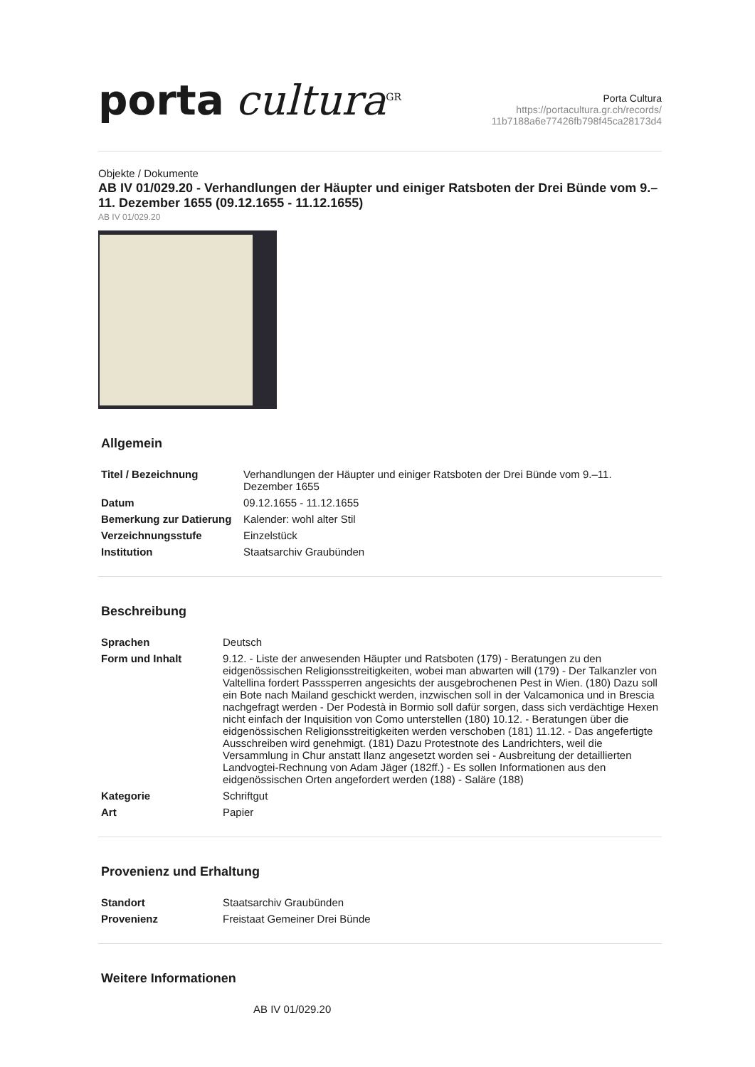porta cultura<sup>GR</sup>
Porta Cultura
https://portacultura.gr.ch/records/
11b7188a6e77426fb798f45ca28173d4
Objekte / Dokumente
AB IV 01/029.20 - Verhandlungen der Häupter und einiger Ratsboten der Drei Bünde vom 9.–11. Dezember 1655 (09.12.1655 - 11.12.1655)
AB IV 01/029.20
Allgemein
| Titel / Bezeichnung | Verhandlungen der Häupter und einiger Ratsboten der Drei Bünde vom 9.–11. Dezember 1655 |
| Datum | 09.12.1655 - 11.12.1655 |
| Bemerkung zur Datierung | Kalender: wohl alter Stil |
| Verzeichnungsstufe | Einzelstück |
| Institution | Staatsarchiv Graubünden |
Beschreibung
| Sprachen | Deutsch |
| Form und Inhalt | 9.12. - Liste der anwesenden Häupter und Ratsboten (179) - Beratungen zu den eidgenössischen Religionsstreitigkeiten, wobei man abwarten will (179) - Der Talkanzler von Valtellina fordert Passsperren angesichts der ausgebrochenen Pest in Wien. (180) Dazu soll ein Bote nach Mailand geschickt werden, inzwischen soll in der Valcamonica und in Brescia nachgefragt werden - Der Podestà in Bormio soll dafür sorgen, dass sich verdächtige Hexen nicht einfach der Inquisition von Como unterstellen (180) 10.12. - Beratungen über die eidgenössischen Religionsstreitigkeiten werden verschoben (181) 11.12. - Das angefertigte Ausschreiben wird genehmigt. (181) Dazu Protestnote des Landrichters, weil die Versammlung in Chur anstatt Ilanz angesetzt worden sei - Ausbreitung der detaillierten Landvogtei-Rechnung von Adam Jäger (182ff.) - Es sollen Informationen aus den eidgenössischen Orten angefordert werden (188) - Saläre (188) |
| Kategorie | Schriftgut |
| Art | Papier |
Provenienz und Erhaltung
| Standort | Staatsarchiv Graubünden |
| Provenienz | Freistaat Gemeiner Drei Bünde |
Weitere Informationen
| | AB IV 01/029.20 |